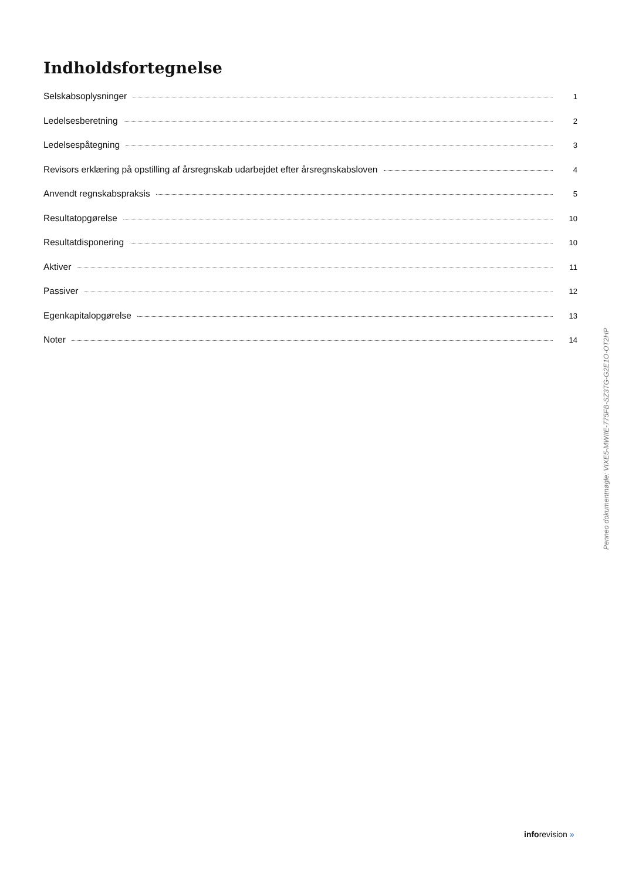Indholdsfortegnelse
Selskabsoplysninger 1
Ledelsesberetning 2
Ledelsespåtegning 3
Revisors erklæring på opstilling af årsregnskab udarbejdet efter årsregnskabsloven 4
Anvendt regnskabspraksis 5
Resultatopgørelse 10
Resultatdisponering 10
Aktiver 11
Passiver 12
Egenkapitalopgørelse 13
Noter 14
Penneo dokumentnøgle: VIXE5-MWIIE-775FB-SZ3TG-G2E1O-OT2HP
inforevision »